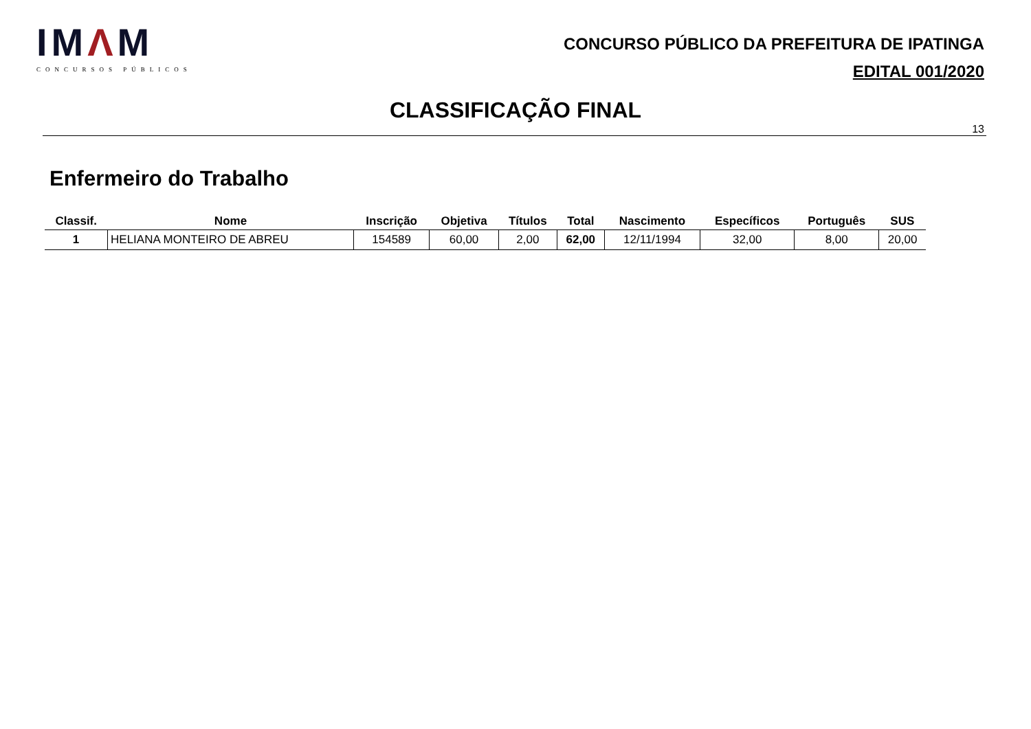IMΛM
CONCURSOS PÚBLICOS
CONCURSO PÚBLICO DA PREFEITURA DE IPATINGA
EDITAL 001/2020
CLASSIFICAÇÃO FINAL
13
Enfermeiro do Trabalho
| Classif. | Nome | Inscrição | Objetiva | Títulos | Total | Nascimento | Específicos | Português | SUS |
| --- | --- | --- | --- | --- | --- | --- | --- | --- | --- |
| 1 | HELIANA MONTEIRO DE ABREU | 154589 | 60,00 | 2,00 | 62,00 | 12/11/1994 | 32,00 | 8,00 | 20,00 |